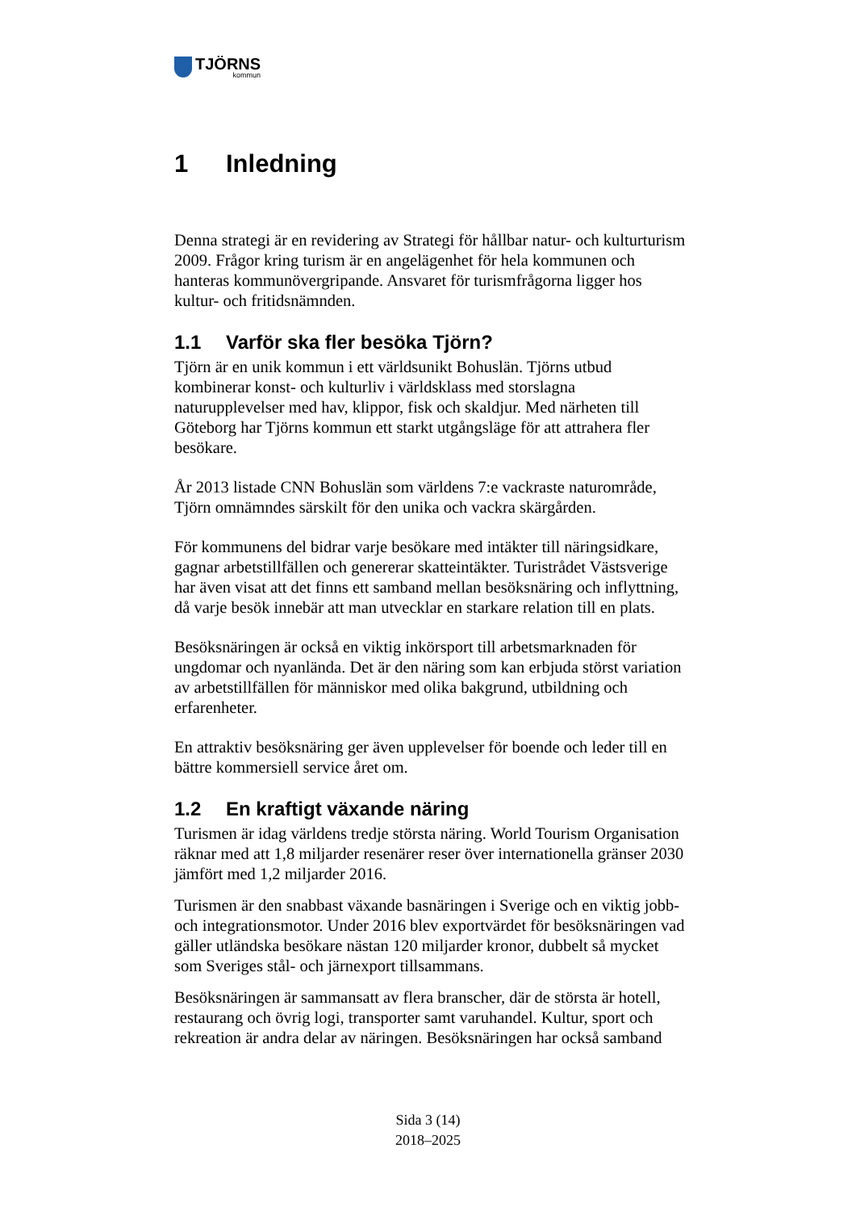TJÖRNS
kommun
1 Inledning
Denna strategi är en revidering av Strategi för hållbar natur- och kulturturism 2009. Frågor kring turism är en angelägenhet för hela kommunen och hanteras kommunövergripande. Ansvaret för turismfrågorna ligger hos kultur- och fritidsnämnden.
1.1 Varför ska fler besöka Tjörn?
Tjörn är en unik kommun i ett världsunikt Bohuslän. Tjörns utbud kombinerar konst- och kulturliv i världsklass med storslagna naturupplevelser med hav, klippor, fisk och skaldjur. Med närheten till Göteborg har Tjörns kommun ett starkt utgångsläge för att attrahera fler besökare.
År 2013 listade CNN Bohuslän som världens 7:e vackraste naturområde, Tjörn omnämndes särskilt för den unika och vackra skärgården.
För kommunens del bidrar varje besökare med intäkter till näringsidkare, gagnar arbetstillfällen och genererar skatteintäkter. Turistrådet Västsverige har även visat att det finns ett samband mellan besöksnäring och inflyttning, då varje besök innebär att man utvecklar en starkare relation till en plats.
Besöksnäringen är också en viktig inkörsport till arbetsmarknaden för ungdomar och nyanlända. Det är den näring som kan erbjuda störst variation av arbetstillfällen för människor med olika bakgrund, utbildning och erfarenheter.
En attraktiv besöksnäring ger även upplevelser för boende och leder till en bättre kommersiell service året om.
1.2 En kraftigt växande näring
Turismen är idag världens tredje största näring. World Tourism Organisation räknar med att 1,8 miljarder resenärer reser över internationella gränser 2030 jämfört med 1,2 miljarder 2016.
Turismen är den snabbast växande basnäringen i Sverige och en viktig jobb- och integrationsmotor. Under 2016 blev exportvärdet för besöksnäringen vad gäller utländska besökare nästan 120 miljarder kronor, dubbelt så mycket som Sveriges stål- och järnexport tillsammans.
Besöksnäringen är sammansatt av flera branscher, där de största är hotell, restaurang och övrig logi, transporter samt varuhandel. Kultur, sport och rekreation är andra delar av näringen. Besöksnäringen har också samband
Sida 3 (14)
2018–2025